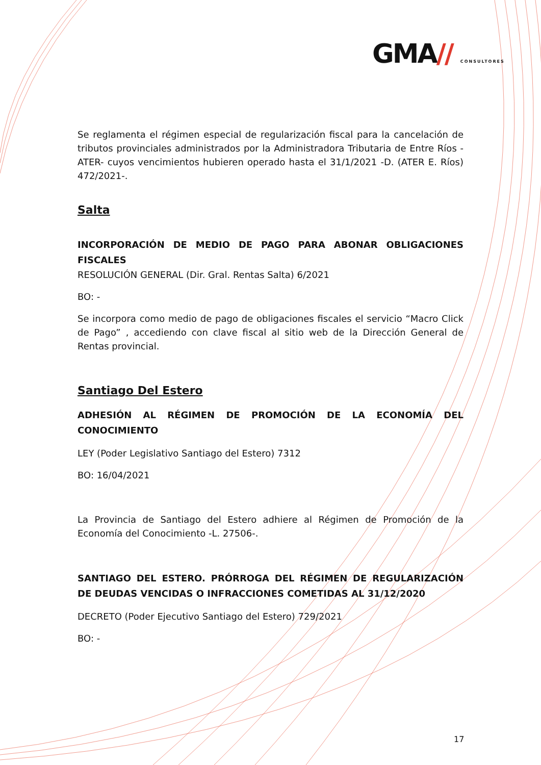GMA// CONSULTORES
Se reglamenta el régimen especial de regularización fiscal para la cancelación de tributos provinciales administrados por la Administradora Tributaria de Entre Ríos -ATER- cuyos vencimientos hubieren operado hasta el 31/1/2021 -D. (ATER E. Ríos) 472/2021-.
Salta
INCORPORACIÓN DE MEDIO DE PAGO PARA ABONAR OBLIGACIONES FISCALES
RESOLUCIÓN GENERAL (Dir. Gral. Rentas Salta) 6/2021
BO: -
Se incorpora como medio de pago de obligaciones fiscales el servicio “Macro Click de Pago” , accediendo con clave fiscal al sitio web de la Dirección General de Rentas provincial.
Santiago Del Estero
ADHESIÓN AL RÉGIMEN DE PROMOCIÓN DE LA ECONOMÍA DEL CONOCIMIENTO
LEY (Poder Legislativo Santiago del Estero) 7312
BO: 16/04/2021
La Provincia de Santiago del Estero adhiere al Régimen de Promoción de la Economía del Conocimiento -L. 27506-.
SANTIAGO DEL ESTERO. PRÓRROGA DEL RÉGIMEN DE REGULARIZACIÓN DE DEUDAS VENCIDAS O INFRACCIONES COMETIDAS AL 31/12/2020
DECRETO (Poder Ejecutivo Santiago del Estero) 729/2021
BO: -
17